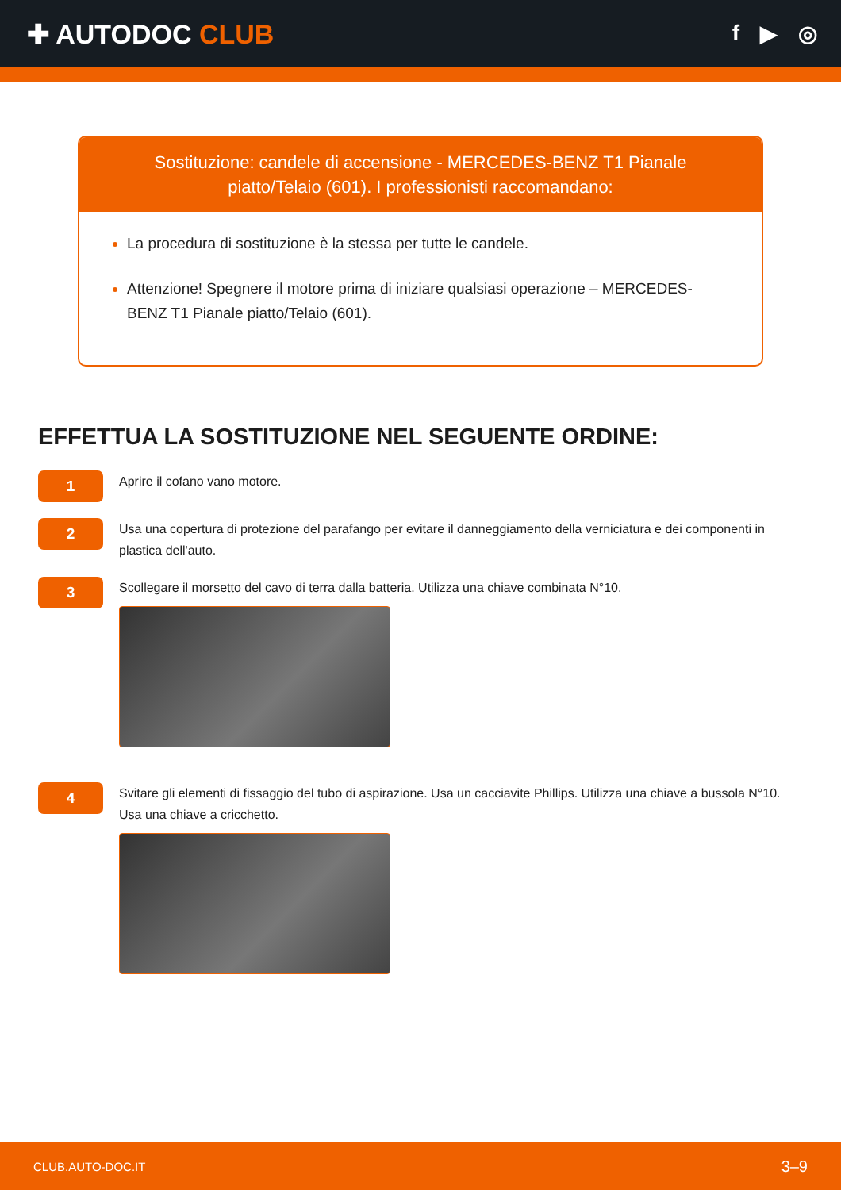✚ AUTODOC CLUB
f ▶ ◎
Sostituzione: candele di accensione - MERCEDES-BENZ T1 Pianale piatto/Telaio (601). I professionisti raccomandano:
La procedura di sostituzione è la stessa per tutte le candele.
Attenzione! Spegnere il motore prima di iniziare qualsiasi operazione – MERCEDES-BENZ T1 Pianale piatto/Telaio (601).
EFFETTUA LA SOSTITUZIONE NEL SEGUENTE ORDINE:
1
Aprire il cofano vano motore.
2
Usa una copertura di protezione del parafango per evitare il danneggiamento della verniciatura e dei componenti in plastica dell'auto.
3
Scollegare il morsetto del cavo di terra dalla batteria. Utilizza una chiave combinata N°10.
4
Svitare gli elementi di fissaggio del tubo di aspirazione. Usa un cacciavite Phillips. Utilizza una chiave a bussola N°10. Usa una chiave a cricchetto.
CLUB.AUTO-DOC.IT 3–9